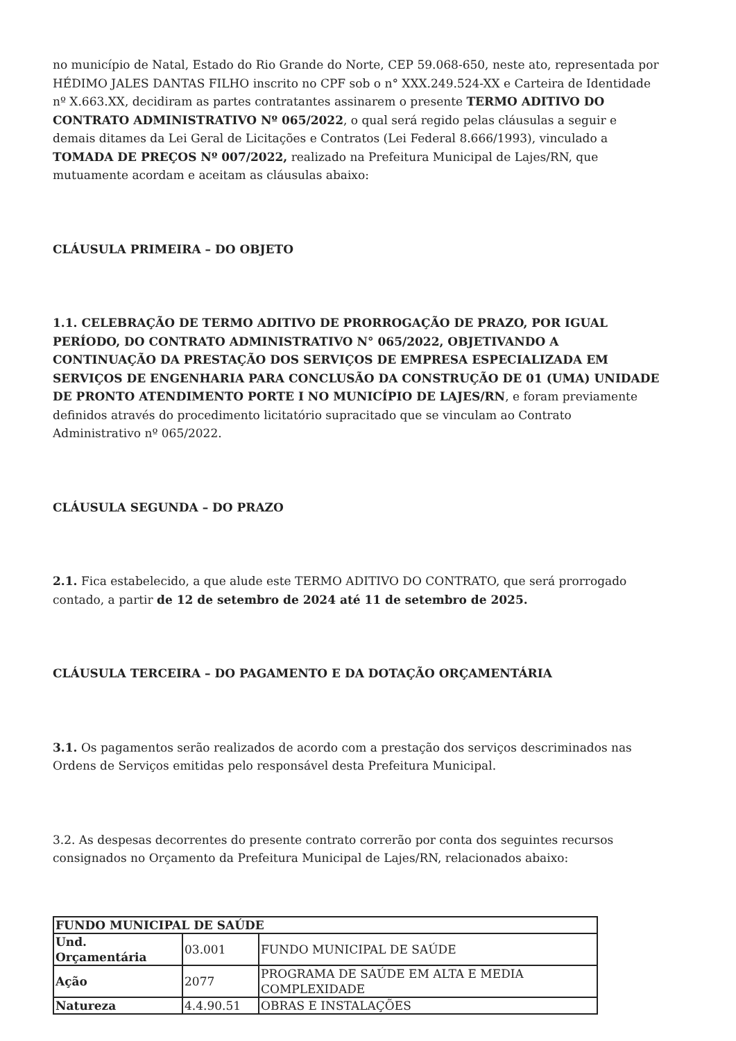no município de Natal, Estado do Rio Grande do Norte, CEP 59.068-650, neste ato, representada por HÉDIMO JALES DANTAS FILHO inscrito no CPF sob o n° XXX.249.524-XX e Carteira de Identidade nº X.663.XX, decidiram as partes contratantes assinarem o presente TERMO ADITIVO DO CONTRATO ADMINISTRATIVO Nº 065/2022, o qual será regido pelas cláusulas a seguir e demais ditames da Lei Geral de Licitações e Contratos (Lei Federal 8.666/1993), vinculado a TOMADA DE PREÇOS Nº 007/2022, realizado na Prefeitura Municipal de Lajes/RN, que mutuamente acordam e aceitam as cláusulas abaixo:
CLÁUSULA PRIMEIRA – DO OBJETO
1.1. CELEBRAÇÃO DE TERMO ADITIVO DE PRORROGAÇÃO DE PRAZO, POR IGUAL PERÍODO, DO CONTRATO ADMINISTRATIVO N° 065/2022, OBJETIVANDO A CONTINUAÇÃO DA PRESTAÇÃO DOS SERVIÇOS DE EMPRESA ESPECIALIZADA EM SERVIÇOS DE ENGENHARIA PARA CONCLUSÃO DA CONSTRUÇÃO DE 01 (UMA) UNIDADE DE PRONTO ATENDIMENTO PORTE I NO MUNICÍPIO DE LAJES/RN, e foram previamente definidos através do procedimento licitatório supracitado que se vinculam ao Contrato Administrativo nº 065/2022.
CLÁUSULA SEGUNDA – DO PRAZO
2.1. Fica estabelecido, a que alude este TERMO ADITIVO DO CONTRATO, que será prorrogado contado, a partir de 12 de setembro de 2024 até 11 de setembro de 2025.
CLÁUSULA TERCEIRA – DO PAGAMENTO E DA DOTAÇÃO ORÇAMENTÁRIA
3.1. Os pagamentos serão realizados de acordo com a prestação dos serviços descriminados nas Ordens de Serviços emitidas pelo responsável desta Prefeitura Municipal.
3.2. As despesas decorrentes do presente contrato correrão por conta dos seguintes recursos consignados no Orçamento da Prefeitura Municipal de Lajes/RN, relacionados abaixo:
| FUNDO MUNICIPAL DE SAÚDE | | |
| Und. Orçamentária | 03.001 | FUNDO MUNICIPAL DE SAÚDE |
| Ação | 2077 | PROGRAMA DE SAÚDE EM ALTA E MEDIA COMPLEXIDADE |
| Natureza | 4.4.90.51 | OBRAS E INSTALAÇÕES |